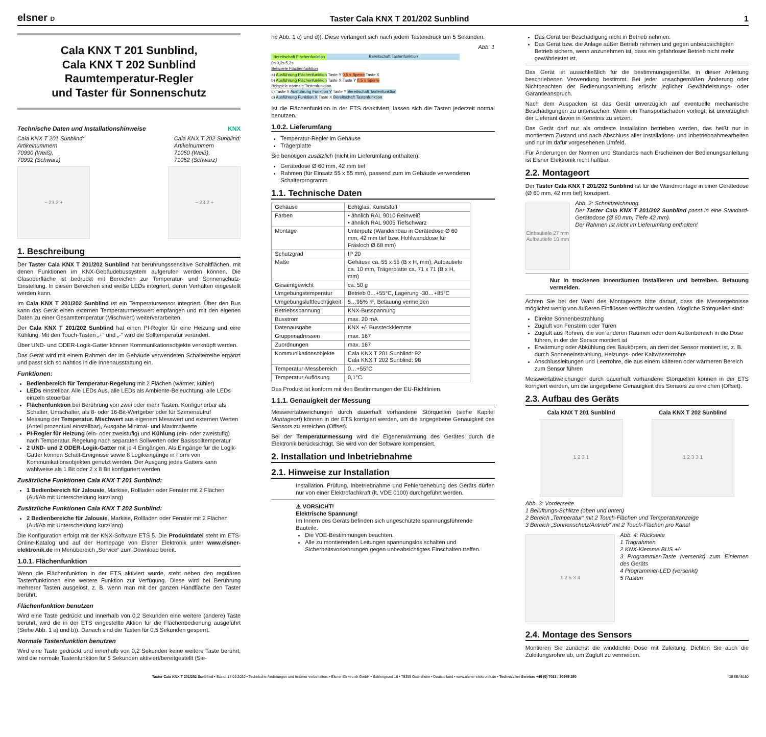elsner D Taster Cala KNX T 201/202 Sunblind 1
Cala KNX T 201 Sunblind,
Cala KNX T 202 Sunblind
Raumtemperatur-Regler
und Taster für Sonnenschutz
Technische Daten und Installationshinweise KNX
Cala KNX T 201 Sunblind:
Artikelnummern
70990 (Weiß),
70992 (Schwarz)
Cala KNX T 202 Sunblind:
Artikelnummern
71050 (Weiß),
71052 (Schwarz)
− 23.2 + − 23.2 +
1. Beschreibung
Der Taster Cala KNX T 201/202 Sunblind hat berührungssensitive Schaltflächen, mit denen Funktionen im KNX-Gebäudebussystem aufgerufen werden können. Die Glasoberfläche ist bedruckt mit Bereichen zur Temperatur- und Sonnenschutz-Einstellung. In diesen Bereichen sind weiße LEDs integriert, deren Verhalten eingestellt werden kann.
Im Cala KNX T 201/202 Sunblind ist ein Temperatursensor integriert. Über den Bus kann das Gerät einen externen Temperaturmesswert empfangen und mit den eigenen Daten zu einer Gesamttemperatur (Mischwert) weiterverarbeiten.
Der Cala KNX T 201/202 Sunblind hat einen PI-Regler für eine Heizung und eine Kühlung. Mit den Touch-Tasten „+“ und „-“ wird die Solltemperatur verändert.
Über UND- und ODER-Logik-Gatter können Kommunikationsobjekte verknüpft werden.
Das Gerät wird mit einem Rahmen der im Gebäude verwendeten Schalterreihe ergänzt und passt sich so nahtlos in die Innenausstattung ein.
Funktionen:
Bedienbereich für Temperatur-Regelung mit 2 Flächen (wärmer, kühler)
LEDs einstellbar. Alle LEDs Aus, alle LEDs als Ambiente-Beleuchtung, alle LEDs einzeln steuerbar
Flächenfunktion bei Berührung von zwei oder mehr Tasten. Konfigurierbar als Schalter, Umschalter, als 8- oder 16-Bit-Wertgeber oder für Szenenaufruf
Messung der Temperatur. Mischwert aus eigenem Messwert und externen Werten (Anteil prozentual einstellbar), Ausgabe Minimal- und Maximalwerte
PI-Regler für Heizung (ein- oder zweistufig) und Kühlung (ein- oder zweistufig) nach Temperatur. Regelung nach separaten Sollwerten oder Basissolltemperatur
2 UND- und 2 ODER-Logik-Gatter mit je 4 Eingängen. Als Eingänge für die Logik-Gatter können Schalt-Ereignisse sowie 8 Logikeingänge in Form von Kommunikationsobjekten genutzt werden. Der Ausgang jedes Gatters kann wahlweise als 1 Bit oder 2 x 8 Bit konfiguriert werden
Zusätzliche Funktionen Cala KNX T 201 Sunblind:
1 Bedienbereich für Jalousie, Markise, Rollladen oder Fenster mit 2 Flächen (Auf/Ab mit Unterscheidung kurz/lang)
Zusätzliche Funktionen Cala KNX T 202 Sunblind:
2 Bedienbereiche für Jalousie, Markise, Rollladen oder Fenster mit 2 Flächen (Auf/Ab mit Unterscheidung kurz/lang)
Die Konfiguration erfolgt mit der KNX-Software ETS 5. Die Produktdatei steht im ETS-Online-Katalog und auf der Homepage von Elsner Elektronik unter www.elsner-elektronik.de im Menübereich „Service“ zum Download bereit.
1.0.1. Flächenfunktion
Wenn die Flächenfunktion in der ETS aktiviert wurde, steht neben den regulären Tastenfunktionen eine weitere Funktion zur Verfügung. Diese wird bei Berührung mehrerer Tasten ausgelöst, z. B. wenn man mit der ganzen Handfläche den Taster berührt.
Flächenfunktion benutzen
Wird eine Taste gedrückt und innerhalb von 0,2 Sekunden eine weitere (andere) Taste berührt, wird die in der ETS eingestellte Aktion für die Flächenbedienung ausgeführt (Siehe Abb. 1 a) und b)). Danach sind die Tasten für 0,5 Sekunden gesperrt.
Normale Tastenfunktion benutzen
Wird eine Taste gedrückt und innerhalb von 0,2 Sekunden keine weitere Taste berührt, wird die normale Tastenfunktion für 5 Sekunden aktiviert/bereitgestellt (Sie-
he Abb. 1 c) und d)). Diese verlängert sich nach jedem Tastendruck um 5 Sekunden.
Abb. 1
Bereitschaft Flächenfunktion Bereitschaft Tastenfunktion
0s 0,2s 5,2s
Beispiele Flächenfunktion
a) Ausführung Flächenfunktion Taste Y 0,5 s Sperre Taste X
b) Ausführung Flächenfunktion Taste X Taste Y 0,5 s Sperre
Beispiele normale Tastenfunktion
c) Taste X Ausführung Funktion Y Taste Y Bereitschaft Tastenfunktion
d) Ausführung Funktion X Taste X Bereitschaft Tastenfunktion
Ist die Flächenfunktion in der ETS deaktiviert, lassen sich die Tasten jederzeit normal benutzen.
1.0.2. Lieferumfang
Temperatur-Regler im Gehäuse
Trägerplatte
Sie benötigen zusätzlich (nicht im Lieferumfang enthalten):
Gerätedose Ø 60 mm, 42 mm tief
Rahmen (für Einsatz 55 x 55 mm), passend zum im Gebäude verwendeten Schalterprogramm
1.1. Technische Daten
| Gehäuse | Echtglas, Kunststoff |
| Farben | • ähnlich RAL 9010 Reinweiß • ähnlich RAL 9005 Tiefschwarz |
| Montage | Unterputz (Wandeinbau in Gerätedose Ø 60 mm, 42 mm tief bzw. Hohlwanddose für Fräsloch Ø 68 mm) |
| Schutzgrad | IP 20 |
| Maße | Gehäuse ca. 55 x 55 (B x H, mm), Aufbautiefe ca. 10 mm, Trägerplatte ca. 71 x 71 (B x H, mm) |
| Gesamtgewicht | ca. 50 g |
| Umgebungstemperatur | Betrieb 0…+55°C, Lagerung -30…+85°C |
| Umgebungsluftfeuchtigkeit | 5…95% rF, Betauung vermeiden |
| Betriebsspannung | KNX-Busspannung |
| Busstrom | max. 20 mA |
| Datenausgabe | KNX +/- Bussteckklemme |
| Gruppenadressen | max. 167 |
| Zuordnungen | max. 167 |
| Kommunikationsobjekte | Cala KNX T 201 Sunblind: 92 Cala KNX T 202 Sunblind: 98 |
| Temperatur-Messbereich | 0…+55°C |
| Temperatur Auflösung | 0,1°C |
Das Produkt ist konform mit den Bestimmungen der EU-Richtlinien.
1.1.1. Genauigkeit der Messung
Messwertabweichungen durch dauerhaft vorhandene Störquellen (siehe Kapitel Montageort) können in der ETS korrigiert werden, um die angegebene Genauigkeit des Sensors zu erreichen (Offset).
Bei der Temperaturmessung wird die Eigenerwärmung des Gerätes durch die Elektronik berücksichtigt. Sie wird von der Software kompensiert.
2. Installation und Inbetriebnahme
2.1. Hinweise zur Installation
Installation, Prüfung, Inbetriebnahme und Fehlerbehebung des Geräts dürfen nur von einer Elektrofachkraft (lt. VDE 0100) durchgeführt werden.
⚠ VORSICHT!
Elektrische Spannung!
Im Innern des Geräts befinden sich ungeschützte spannungsführende Bauteile.
Die VDE-Bestimmungen beachten.
Alle zu montierenden Leitungen spannungslos schalten und Sicherheitsvorkehrungen gegen unbeabsichtigtes Einschalten treffen.
Das Gerät bei Beschädigung nicht in Betrieb nehmen.
Das Gerät bzw. die Anlage außer Betrieb nehmen und gegen unbeabsichtigten Betrieb sichern, wenn anzunehmen ist, dass ein gefahrloser Betrieb nicht mehr gewährleistet ist.
Das Gerät ist ausschließlich für die bestimmungsgemäße, in dieser Anleitung beschriebenen Verwendung bestimmt. Bei jeder unsachgemäßen Änderung oder Nichtbeachten der Bedienungsanleitung erlischt jeglicher Gewährleistungs- oder Garantieanspruch.
Nach dem Auspacken ist das Gerät unverzüglich auf eventuelle mechanische Beschädigungen zu untersuchen. Wenn ein Transportschaden vorliegt, ist unverzüglich der Lieferant davon in Kenntnis zu setzen.
Das Gerät darf nur als ortsfeste Installation betrieben werden, das heißt nur in montiertem Zustand und nach Abschluss aller Installations- und Inbetriebnahmearbeiten und nur im dafür vorgesehenen Umfeld.
Für Änderungen der Normen und Standards nach Erscheinen der Bedienungsanleitung ist Elsner Elektronik nicht haftbar.
2.2. Montageort
Der Taster Cala KNX T 201/202 Sunblind ist für die Wandmontage in einer Gerätedose (Ø 60 mm, 42 mm tief) konzipiert.
Einbautiefe 27 mm
Aufbautiefe 10 mm
Abb. 2: Schnittzeichnung.
Der Taster Cala KNX T 201/202 Sunblind passt in eine Standard-Gerätedose (Ø 60 mm, Tiefe 42 mm).
Der Rahmen ist nicht im Lieferumfang enthalten!
Nur in trockenen Innenräumen installieren und betreiben. Betauung vermeiden.
Achten Sie bei der Wahl des Montageorts bitte darauf, dass die Messergebnisse möglichst wenig von äußeren Einflüssen verfälscht werden. Mögliche Störquellen sind:
Direkte Sonnenbestrahlung
Zugluft von Fenstern oder Türen
Zugluft aus Rohren, die von anderen Räumen oder dem Außenbereich in die Dose führen, in der der Sensor montiert ist
Erwärmung oder Abkühlung des Baukörpers, an dem der Sensor montiert ist, z. B. durch Sonneneinstrahlung, Heizungs- oder Kaltwasserrohre
Anschlussleitungen und Leerrohre, die aus einem kälteren oder wärmeren Bereich zum Sensor führen
Messwertabweichungen durch dauerhaft vorhandene Störquellen können in der ETS korrigiert werden, um die angegebene Genauigkeit des Sensors zu erreichen (Offset).
2.3. Aufbau des Geräts
Cala KNX T 201 Sunblind Cala KNX T 202 Sunblind
1 2 3 1 1 2 3 3 1
Abb. 3: Vorderseite
1 Belüftungs-Schlitze (oben und unten)
2 Bereich „Temperatur“ mit 2 Touch-Flächen und Temperaturanzeige
3 Bereich „Sonnenschutz/Antrieb“ mit 2 Touch-Flächen pro Kanal
1 2 5 3 4
Abb. 4: Rückseite
1 Tragrahmen
2 KNX-Klemme BUS +/-
3 Programmier-Taste (versenkt) zum Einlernen des Geräts
4 Programmier-LED (versenkt)
5 Rasten
2.4. Montage des Sensors
Montieren Sie zunächst die winddichte Dose mit Zuleitung. Dichten Sie auch die Zuleitungsrohre ab, um Zugluft zu vermeiden.
Taster Cala KNX T 201/202 Sunblind • Stand: 17.09.2020 • Technische Änderungen und Irrtümer vorbehalten. • Elsner Elektronik GmbH • Sohlengrund 16 • 75395 Ostelsheim • Deutschland • www.elsner-elektronik.de • Technischer Service: +49 (0) 7033 / 30945-250 DBEEA6150